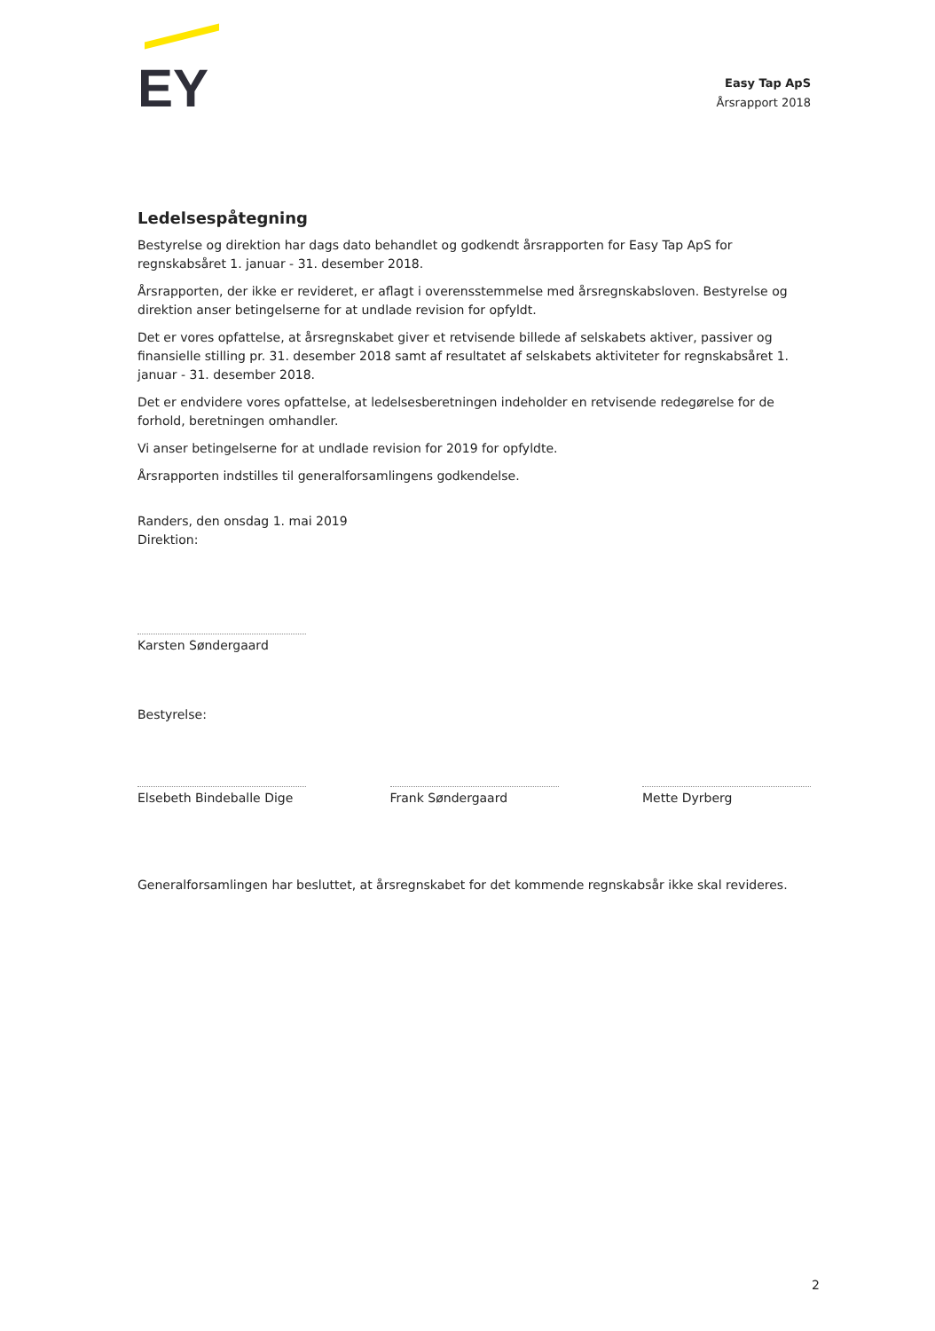EY
Easy Tap ApS
Årsrapport 2018
Ledelsespåtegning
Bestyrelse og direktion har dags dato behandlet og godkendt årsrapporten for Easy Tap ApS for regnskabsåret 1. januar - 31. desember 2018.
Årsrapporten, der ikke er revideret, er aflagt i overensstemmelse med årsregnskabsloven. Bestyrelse og direktion anser betingelserne for at undlade revision for opfyldt.
Det er vores opfattelse, at årsregnskabet giver et retvisende billede af selskabets aktiver, passiver og finansielle stilling pr. 31. desember 2018 samt af resultatet af selskabets aktiviteter for regnskabsåret 1. januar - 31. desember 2018.
Det er endvidere vores opfattelse, at ledelsesberetningen indeholder en retvisende redegørelse for de forhold, beretningen omhandler.
Vi anser betingelserne for at undlade revision for 2019 for opfyldte.
Årsrapporten indstilles til generalforsamlingens godkendelse.
Randers, den onsdag 1. mai 2019
Direktion:
Karsten Søndergaard
Bestyrelse:
Elsebeth Bindeballe Dige
Frank Søndergaard Mette Dyrberg
Generalforsamlingen har besluttet, at årsregnskabet for det kommende regnskabsår ikke skal revideres.
2